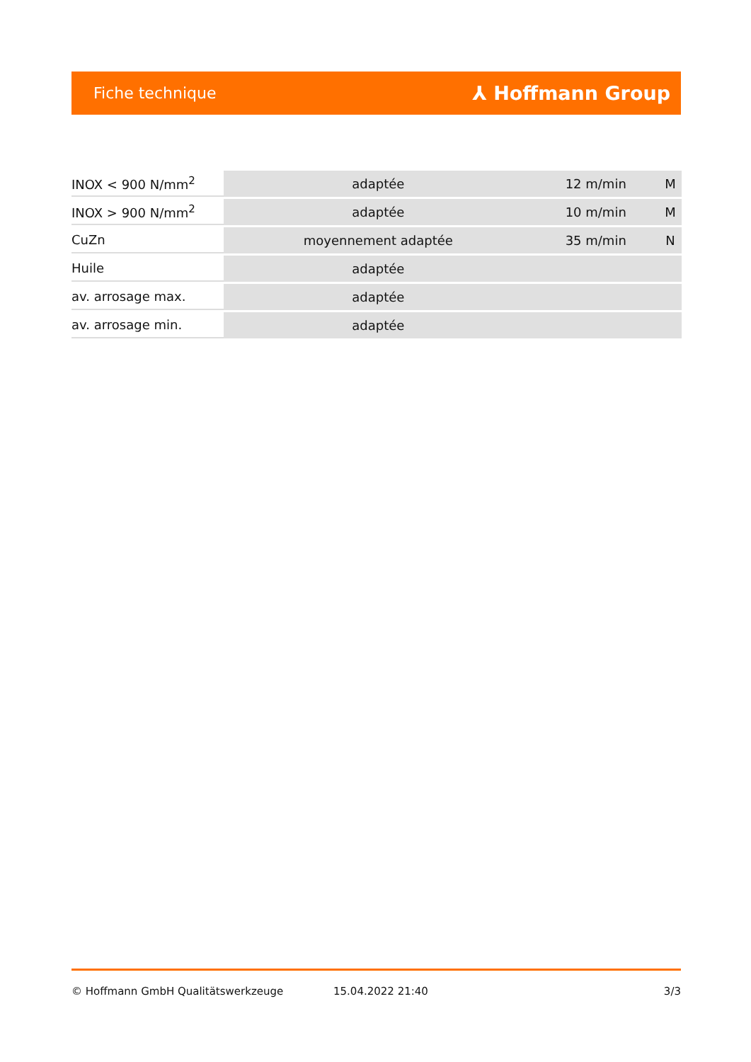Fiche technique ⅄ Hoffmann Group
| INOX < 900 N/mm<sup>2</sup> | adaptée | 12 m/min | M |
| INOX > 900 N/mm<sup>2</sup> | adaptée | 10 m/min | M |
| CuZn | moyennement adaptée | 35 m/min | N |
| Huile | adaptée | | |
| av. arrosage max. | adaptée | | |
| av. arrosage min. | adaptée | | |
© Hoffmann GmbH Qualitätswerkzeuge 15.04.2022 21:40 3/3